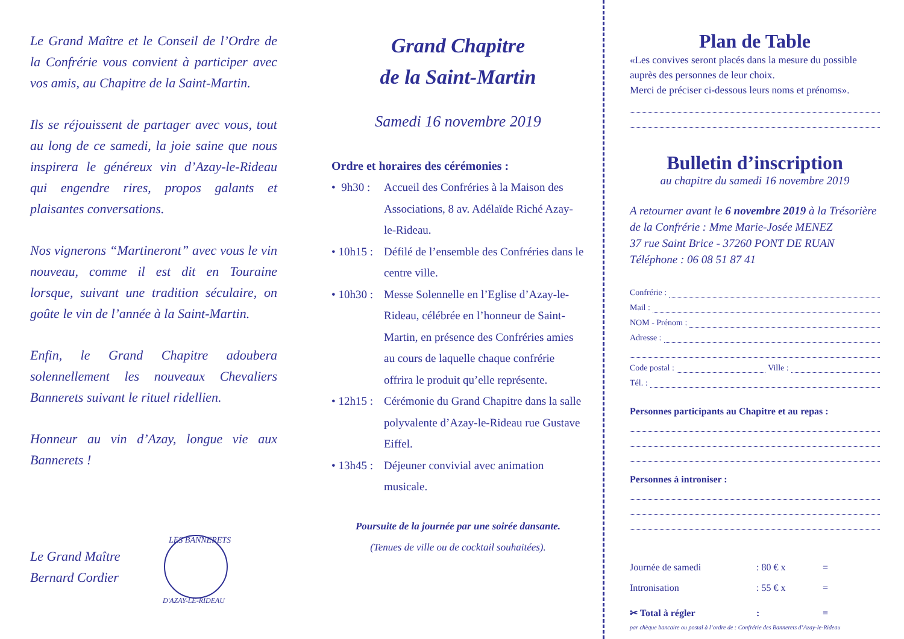Le Grand Maître et le Conseil de l’Ordre de la Confrérie vous convient à participer avec vos amis, au Chapitre de la Saint-Martin.
Ils se réjouissent de partager avec vous, tout au long de ce samedi, la joie saine que nous inspirera le généreux vin d’Azay-le-Rideau qui engendre rires, propos galants et plaisantes conversations.
Nos vignerons “Martineront” avec vous le vin nouveau, comme il est dit en Touraine lorsque, suivant une tradition séculaire, on goûte le vin de l’année à la Saint-Martin.
Enfin, le Grand Chapitre adoubera solennellement les nouveaux Chevaliers Bannerets suivant le rituel ridellien.
Honneur au vin d’Azay, longue vie aux Bannerets !
Le Grand Maître
Bernard Cordier
LES BANNERETS
D'AZAY-LE-RIDEAU
Grand Chapitre
de la Saint-Martin
Samedi 16 novembre 2019
Ordre et horaires des cérémonies :
• 9h30 : Accueil des Confréries à la Maison des Associations, 8 av. Adélaïde Riché Azay-le-Rideau.
• 10h15 : Défilé de l’ensemble des Confréries dans le centre ville.
• 10h30 : Messe Solennelle en l’Eglise d’Azay-le-Rideau, célébrée en l’honneur de Saint-Martin, en présence des Confréries amies au cours de laquelle chaque confrérie offrira le produit qu’elle représente.
• 12h15 : Cérémonie du Grand Chapitre dans la salle polyvalente d’Azay-le-Rideau rue Gustave Eiffel.
• 13h45 : Déjeuner convivial avec animation musicale.
Poursuite de la journée par une soirée dansante.
(Tenues de ville ou de cocktail souhaitées).
Plan de Table
«Les convives seront placés dans la mesure du possible auprès des personnes de leur choix.
Merci de préciser ci-dessous leurs noms et prénoms».
Bulletin d’inscription
au chapitre du samedi 16 novembre 2019
A retourner avant le 6 novembre 2019 à la Trésorière de la Confrérie : Mme Marie-Josée MENEZ
37 rue Saint Brice - 37260 PONT DE RUAN
Téléphone : 06 08 51 87 41
Confrérie :
Mail :
NOM - Prénom :
Adresse :
Code postal : Ville :
Tél. :
Personnes participants au Chapitre et au repas :
Personnes à introniser :
Journée de samedi: 80 € x =
Intronisation: 55 € x =
✂ Total à régler: =
par chèque bancaire ou postal à l’ordre de : Confrérie des Bannerets d’Azay-le-Rideau